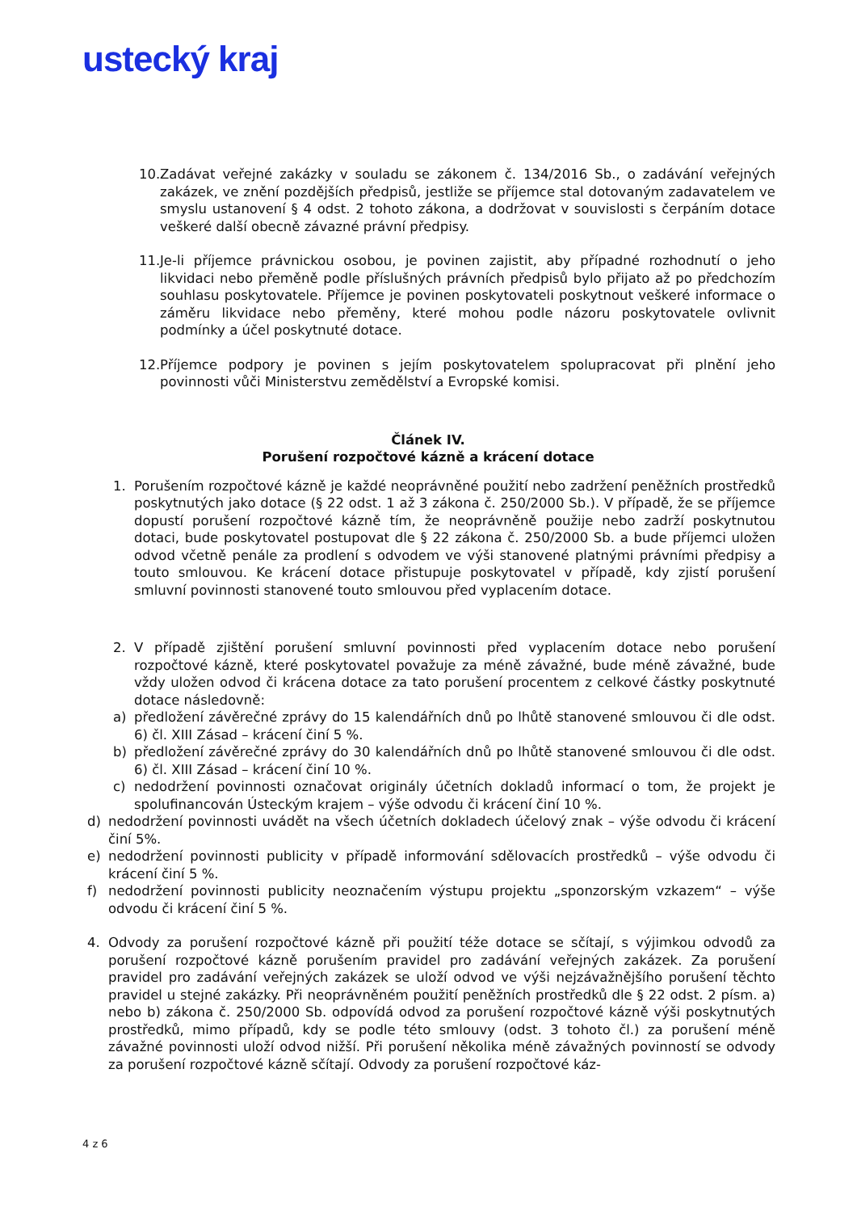ustecký kraj
10. Zadávat veřejné zakázky v souladu se zákonem č. 134/2016 Sb., o zadávání veřejných zakázek, ve znění pozdějších předpisů, jestliže se příjemce stal dotovaným zadavatelem ve smyslu ustanovení § 4 odst. 2 tohoto zákona, a dodržovat v souvislosti s čerpáním dotace veškeré další obecně závazné právní předpisy.
11. Je-li příjemce právnickou osobou, je povinen zajistit, aby případné rozhodnutí o jeho likvidaci nebo přeměně podle příslušných právních předpisů bylo přijato až po předchozím souhlasu poskytovatele. Příjemce je povinen poskytovateli poskytnout veškeré informace o záměru likvidace nebo přeměny, které mohou podle názoru poskytovatele ovlivnit podmínky a účel poskytnuté dotace.
12. Příjemce podpory je povinen s jejím poskytovatelem spolupracovat při plnění jeho povinnosti vůči Ministerstvu zemědělství a Evropské komisi.
Článek IV.
Porušení rozpočtové kázně a krácení dotace
1. Porušením rozpočtové kázně je každé neoprávněné použití nebo zadržení peněžních prostředků poskytnutých jako dotace (§ 22 odst. 1 až 3 zákona č. 250/2000 Sb.). V případě, že se příjemce dopustí porušení rozpočtové kázně tím, že neoprávněně použije nebo zadrží poskytnutou dotaci, bude poskytovatel postupovat dle § 22 zákona č. 250/2000 Sb. a bude příjemci uložen odvod včetně penále za prodlení s odvodem ve výši stanovené platnými právními předpisy a touto smlouvou. Ke krácení dotace přistupuje poskytovatel v případě, kdy zjistí porušení smluvní povinnosti stanovené touto smlouvou před vyplacením dotace.
2. V případě zjištění porušení smluvní povinnosti před vyplacením dotace nebo porušení rozpočtové kázně, které poskytovatel považuje za méně závažné, bude méně závažné, bude vždy uložen odvod či krácena dotace za tato porušení procentem z celkové částky poskytnuté dotace následovně:
a) předložení závěrečné zprávy do 15 kalendářních dnů po lhůtě stanovené smlouvou či dle odst. 6) čl. XIII Zásad – krácení činí 5 %.
b) předložení závěrečné zprávy do 30 kalendářních dnů po lhůtě stanovené smlouvou či dle odst. 6) čl. XIII Zásad – krácení činí 10 %.
c) nedodržení povinnosti označovat originály účetních dokladů informací o tom, že projekt je spolufinancován Ústeckým krajem – výše odvodu či krácení činí 10 %.
d) nedodržení povinnosti uvádět na všech účetních dokladech účelový znak – výše odvodu či krácení činí 5%.
e) nedodržení povinnosti publicity v případě informování sdělovacích prostředků – výše odvodu či krácení činí 5 %.
f) nedodržení povinnosti publicity neoznačením výstupu projektu „sponzorským vzkazem“ – výše odvodu či krácení činí 5 %.
4. Odvody za porušení rozpočtové kázně při použití téže dotace se sčítají, s výjimkou odvodů za porušení rozpočtové kázně porušením pravidel pro zadávání veřejných zakázek. Za porušení pravidel pro zadávání veřejných zakázek se uloží odvod ve výši nejzávažnějšího porušení těchto pravidel u stejné zakázky. Při neoprávněném použití peněžních prostředků dle § 22 odst. 2 písm. a) nebo b) zákona č. 250/2000 Sb. odpovídá odvod za porušení rozpočtové kázně výši poskytnutých prostředků, mimo případů, kdy se podle této smlouvy (odst. 3 tohoto čl.) za porušení méně závažné povinnosti uloží odvod nižší. Při porušení několika méně závažných povinností se odvody za porušení rozpočtové kázně sčítají. Odvody za porušení rozpočtové káz-
4 z 6